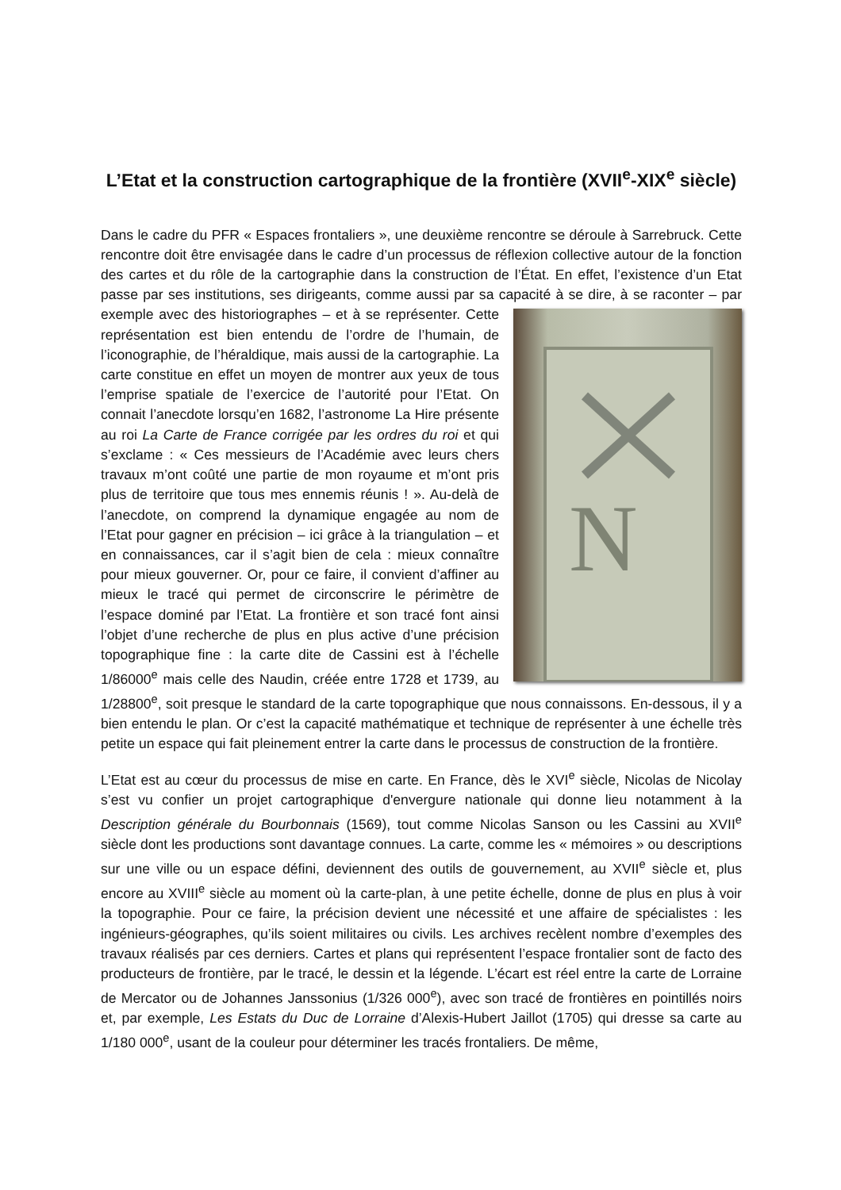L’Etat et la construction cartographique de la frontière (XVII<sup>e</sup>-XIX<sup>e</sup> siècle)
Dans le cadre du PFR « Espaces frontaliers », une deuxième rencontre se déroule à Sarrebruck. Cette rencontre doit être envisagée dans le cadre d’un processus de réflexion collective autour de la fonction des cartes et du rôle de la cartographie dans la construction de l’État. En effet, l’existence d’un Etat passe par ses institutions, ses dirigeants, comme aussi par sa capacité à se dire, à se raconter – par exemple avec des historiographes – et à se
N
représenter. Cette représentation est bien entendu de l’ordre de l’humain, de l’iconographie, de l’héraldique, mais aussi de la cartographie. La carte constitue en effet un moyen de montrer aux yeux de tous l’emprise spatiale de l’exercice de l’autorité pour l’Etat. On connait l’anecdote lorsqu’en 1682, l’astronome La Hire présente au roi La Carte de France corrigée par les ordres du roi et qui s’exclame : « Ces messieurs de l’Académie avec leurs chers travaux m’ont coûté une partie de mon royaume et m’ont pris plus de territoire que tous mes ennemis réunis ! ». Au-delà de l’anecdote, on comprend la dynamique engagée au nom de l’Etat pour gagner en précision – ici grâce à la triangulation – et en connaissances, car il s’agit bien de cela : mieux connaître pour mieux gouverner. Or, pour ce faire, il convient d’affiner au mieux le tracé qui permet de circonscrire le périmètre de l’espace dominé par l’Etat. La frontière et son tracé font ainsi l’objet d’une recherche de plus en plus active d’une précision topographique fine : la carte dite de Cassini est à l’échelle 1/86000<sup>e</sup> mais celle des Naudin, créée entre 1728 et 1739, au 1/28800<sup>e</sup>, soit presque le standard de la carte topographique que nous connaissons. En-dessous, il y a bien entendu le plan. Or c’est la capacité mathématique et technique de représenter à une échelle très petite un espace qui fait pleinement entrer la carte dans le processus de construction de la frontière.
L’Etat est au cœur du processus de mise en carte. En France, dès le XVI<sup>e</sup> siècle, Nicolas de Nicolay s’est vu confier un projet cartographique d'envergure nationale qui donne lieu notamment à la Description générale du Bourbonnais (1569), tout comme Nicolas Sanson ou les Cassini au XVII<sup>e</sup> siècle dont les productions sont davantage connues. La carte, comme les « mémoires » ou descriptions sur une ville ou un espace défini, deviennent des outils de gouvernement, au XVII<sup>e</sup> siècle et, plus encore au XVIII<sup>e</sup> siècle au moment où la carte-plan, à une petite échelle, donne de plus en plus à voir la topographie. Pour ce faire, la précision devient une nécessité et une affaire de spécialistes : les ingénieurs-géographes, qu’ils soient militaires ou civils. Les archives recèlent nombre d’exemples des travaux réalisés par ces derniers. Cartes et plans qui représentent l’espace frontalier sont de facto des producteurs de frontière, par le tracé, le dessin et la légende. L’écart est réel entre la carte de Lorraine de Mercator ou de Johannes Janssonius (1/326 000<sup>e</sup>), avec son tracé de frontières en pointillés noirs et, par exemple, Les Estats du Duc de Lorraine d’Alexis-Hubert Jaillot (1705) qui dresse sa carte au 1/180 000<sup>e</sup>, usant de la couleur pour déterminer les tracés frontaliers. De même,